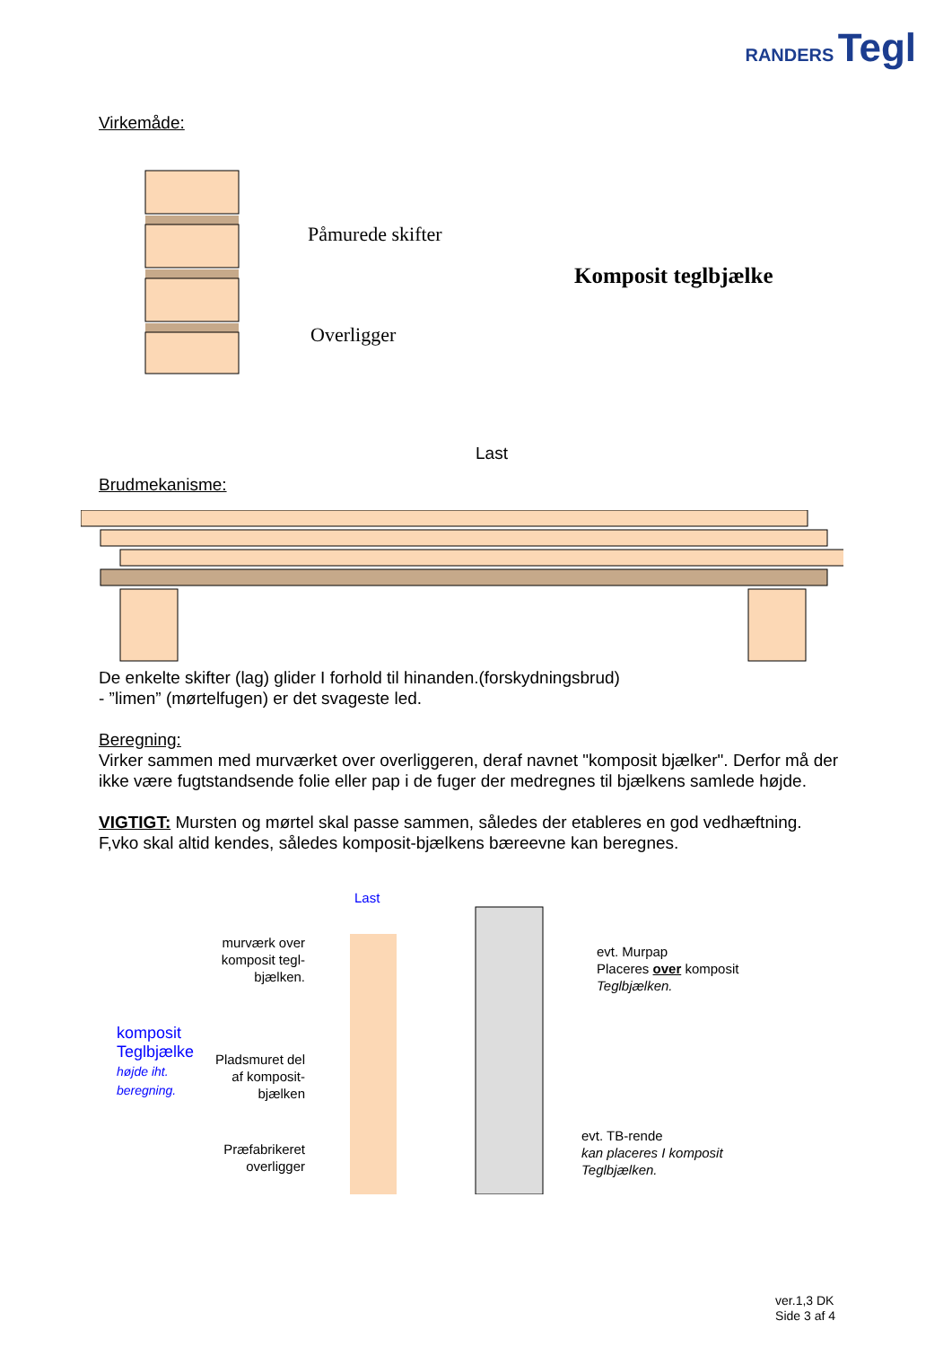RANDERS Tegl
Virkemåde:
Påmurede skifter
Overligger
Komposit teglbjælke
Last
Brudmekanisme:
De enkelte skifter (lag) glider I forhold til hinanden.(forskydningsbrud)
- ”limen” (mørtelfugen) er det svageste led.
Beregning:
Virker sammen med murværket over overliggeren, deraf navnet "komposit bjælker". Derfor må der ikke være fugtstandsende folie eller pap i de fuger der medregnes til bjælkens samlede højde.
VIGTIGT: Mursten og mørtel skal passe sammen, således der etableres en god vedhæftning.
F,vko skal altid kendes, således komposit-bjælkens bæreevne kan beregnes.
komposit Teglbjælke
højde iht. beregning.
murværk over komposit tegl-bjælken.
Pladsmuret del af komposit-bjælken
Præfabrikeret overligger
Last
evt. Murpap
Placeres over komposit
Teglbjælken.
evt. TB-rende
kan placeres I komposit
Teglbjælken.
ver.1,3 DK
Side 3 af 4